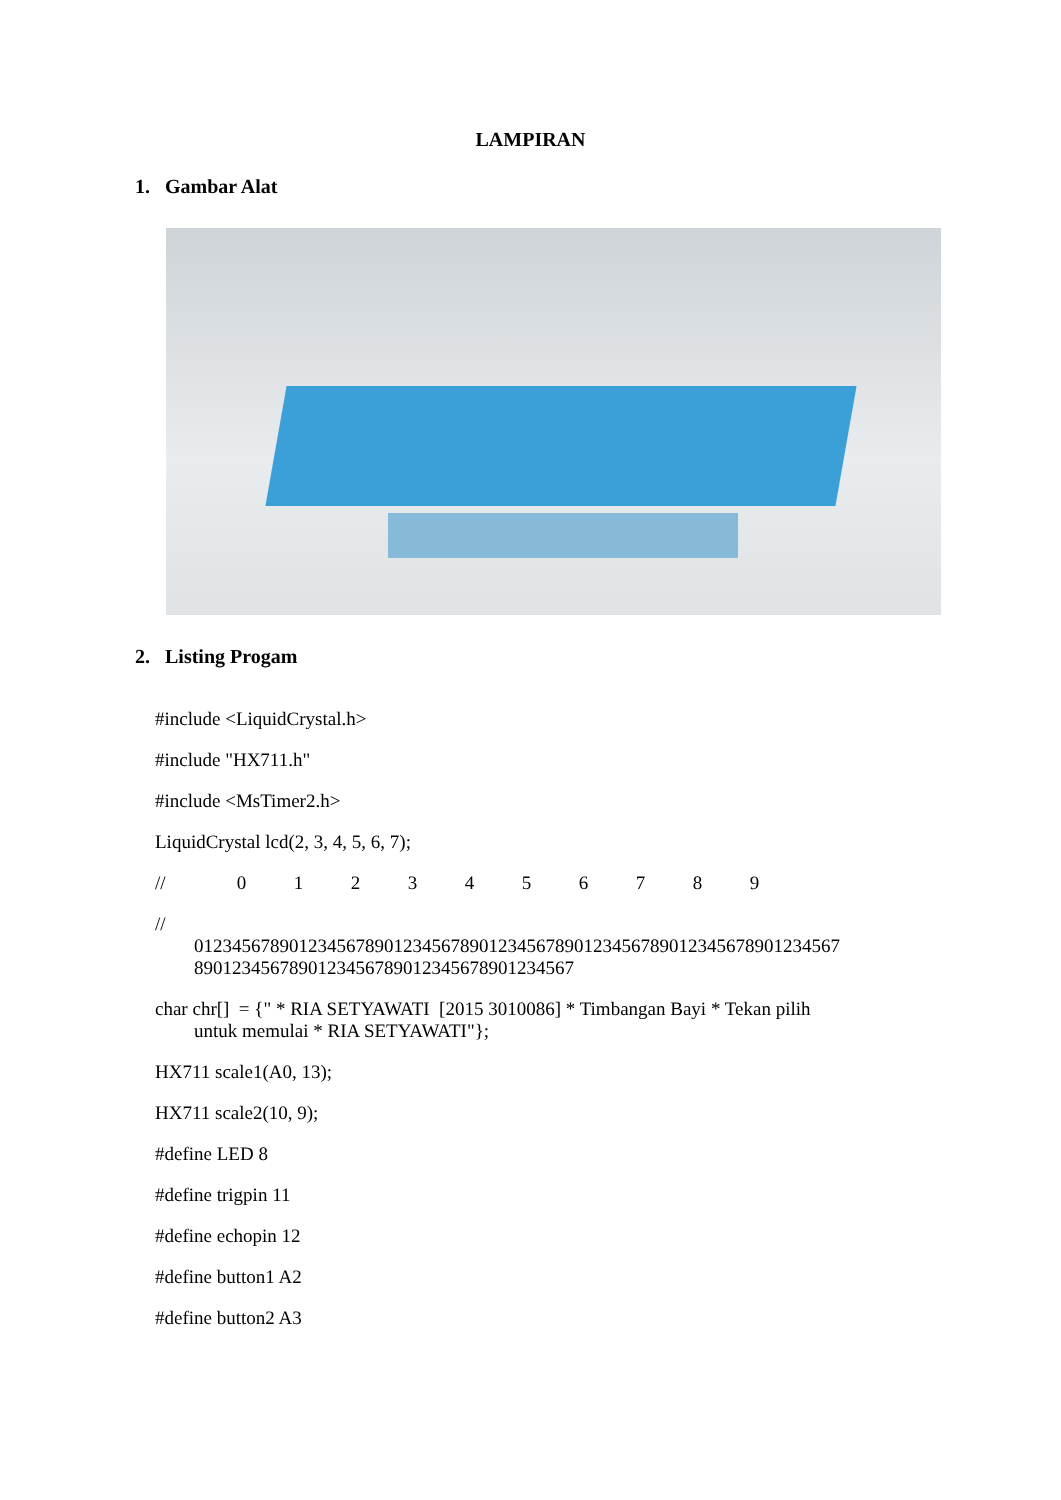LAMPIRAN
1. Gambar Alat
2. Listing Progam
#include <LiquidCrystal.h>
#include "HX711.h"
#include <MsTimer2.h>
LiquidCrystal lcd(2, 3, 4, 5, 6, 7);
// 0 1 2 3 4 5 6 7 8 9
//
01234567890123456789012345678901234567890123456789012345678901234567
8901234567890123456789012345678901234567
char chr[] = {" * RIA SETYAWATI [2015 3010086] * Timbangan Bayi * Tekan pilih
untuk memulai * RIA SETYAWATI"};
HX711 scale1(A0, 13);
HX711 scale2(10, 9);
#define LED 8
#define trigpin 11
#define echopin 12
#define button1 A2
#define button2 A3